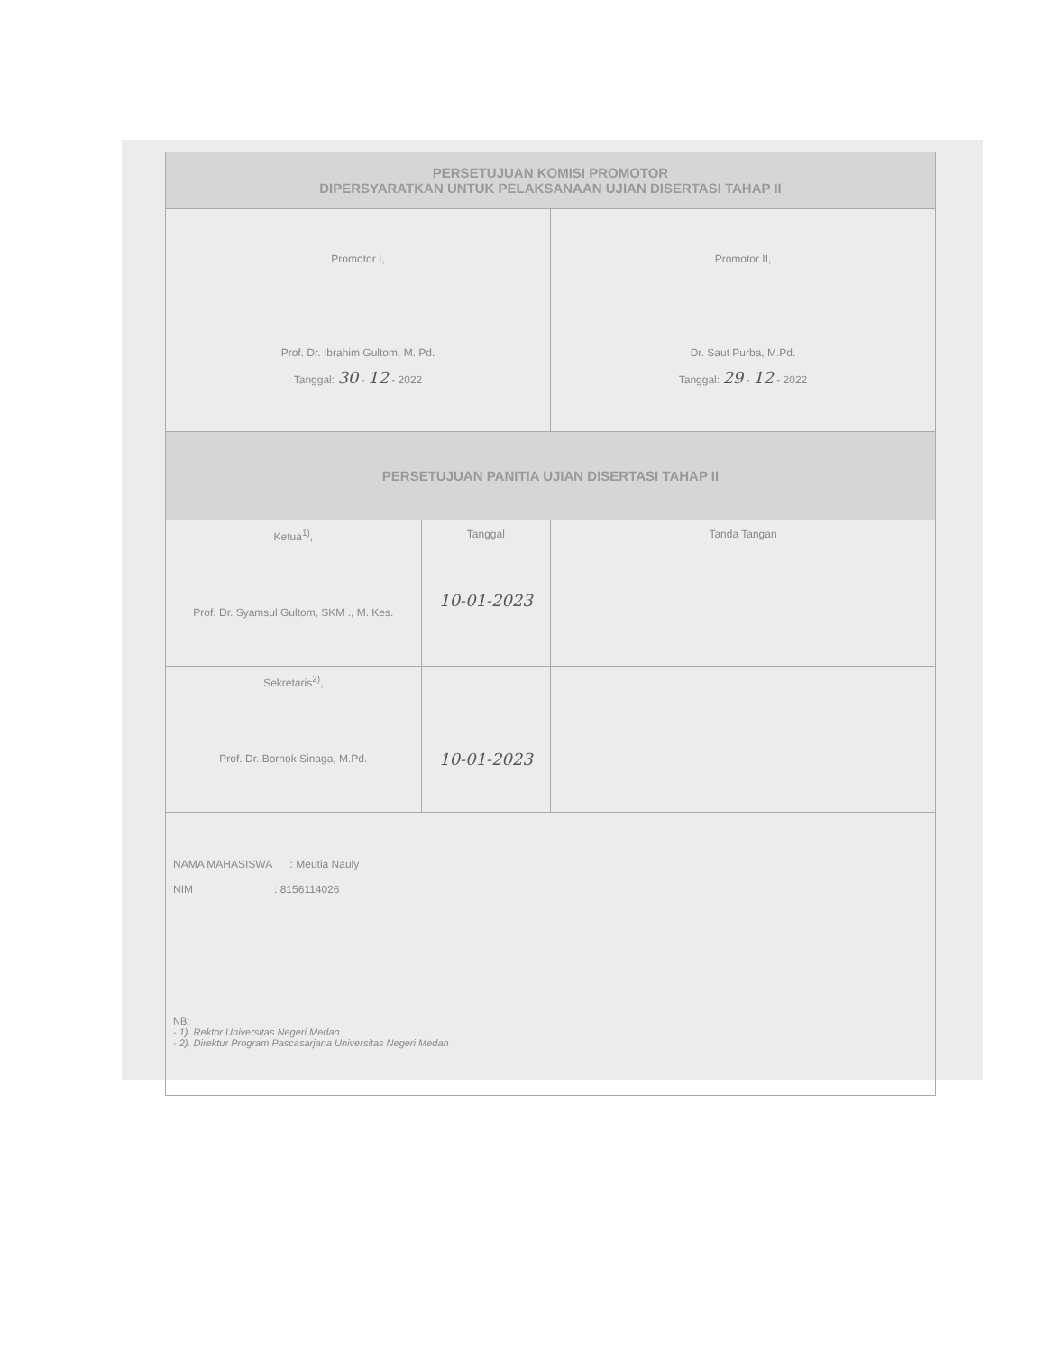| PERSETUJUAN KOMISI PROMOTOR DIPERSYARATKAN UNTUK PELAKSANAAN UJIAN DISERTASI TAHAP II | | |
| Promotor I, Prof. Dr. Ibrahim Gultom, M. Pd. Tanggal: 30 - 12 - 2022 | | Promotor II, Dr. Saut Purba, M.Pd. Tanggal: 29 - 12 - 2022 |
| PERSETUJUAN PANITIA UJIAN DISERTASI TAHAP II | | |
| Ketua<sup>1)</sup>, Prof. Dr. Syamsul Gultom, SKM ., M. Kes. | Tanggal 10-01-2023 | Tanda Tangan |
| Sekretaris<sup>2)</sup>, Prof. Dr. Bornok Sinaga, M.Pd. | 10-01-2023 | |
| NAMA MAHASISWA : Meutia Nauly NIM : 8156114026 | | |
| NB: - 1). Rektor Universitas Negeri Medan - 2). Direktur Program Pascasarjana Universitas Negeri Medan | | |